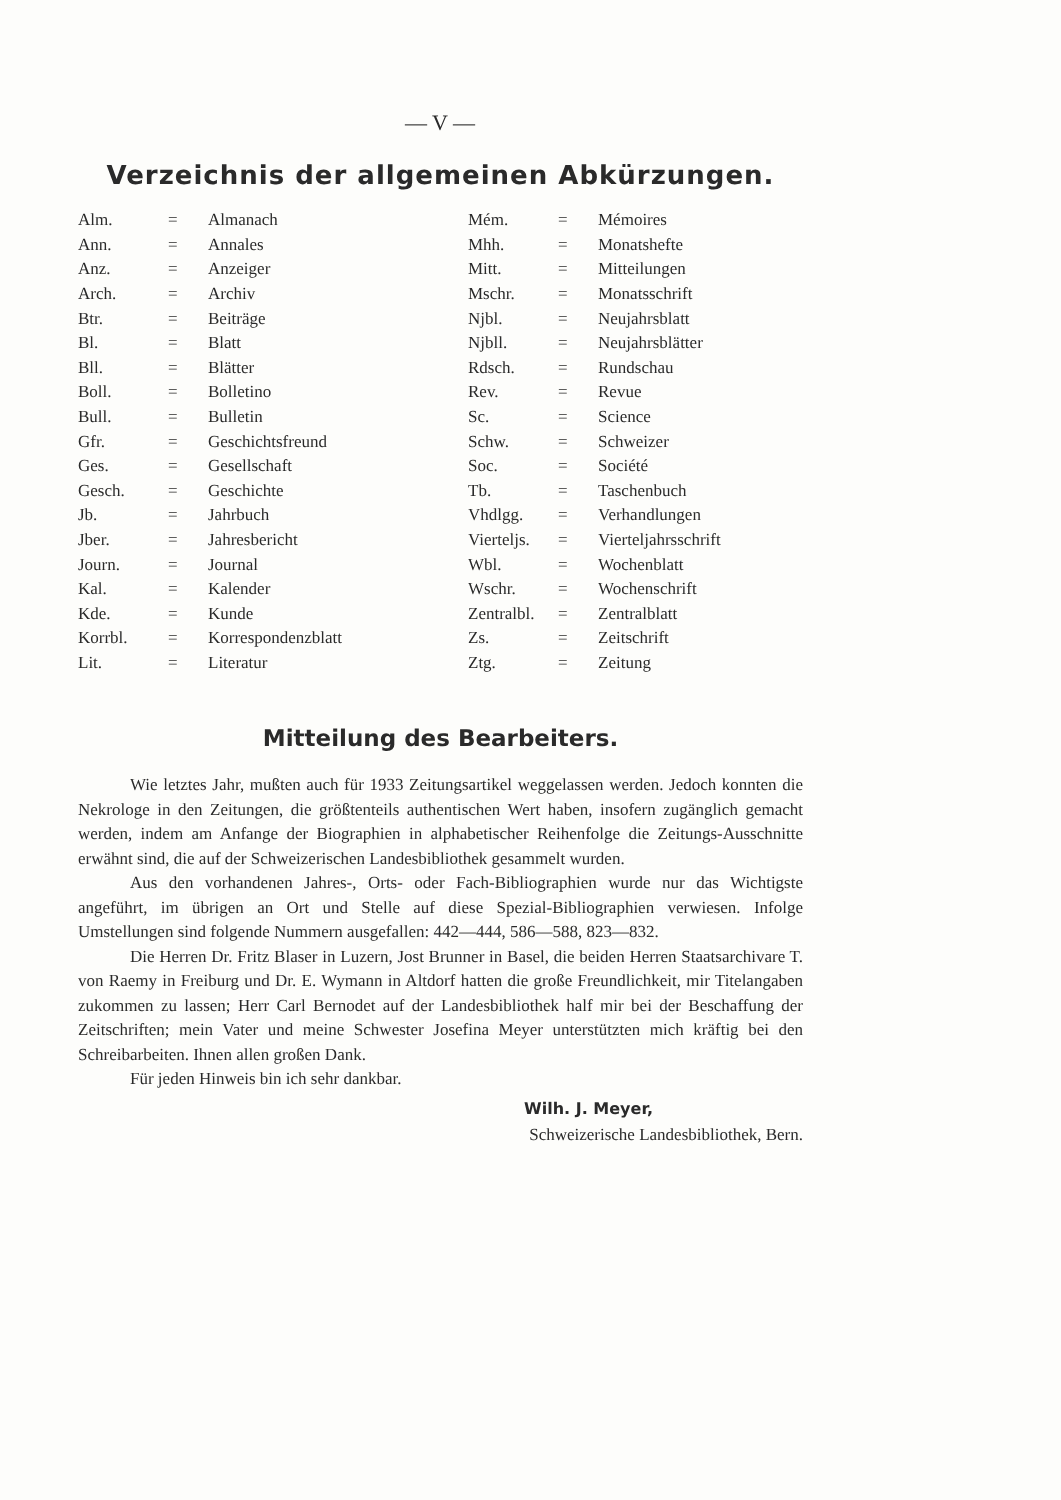— V —
Verzeichnis der allgemeinen Abkürzungen.
| Alm. | = | Almanach | Mém. | = | Mémoires |
| Ann. | = | Annales | Mhh. | = | Monatshefte |
| Anz. | = | Anzeiger | Mitt. | = | Mitteilungen |
| Arch. | = | Archiv | Mschr. | = | Monatsschrift |
| Btr. | = | Beiträge | Njbl. | = | Neujahrsblatt |
| Bl. | = | Blatt | Njbll. | = | Neujahrsblätter |
| Bll. | = | Blätter | Rdsch. | = | Rundschau |
| Boll. | = | Bolletino | Rev. | = | Revue |
| Bull. | = | Bulletin | Sc. | = | Science |
| Gfr. | = | Geschichtsfreund | Schw. | = | Schweizer |
| Ges. | = | Gesellschaft | Soc. | = | Société |
| Gesch. | = | Geschichte | Tb. | = | Taschenbuch |
| Jb. | = | Jahrbuch | Vhdlgg. | = | Verhandlungen |
| Jber. | = | Jahresbericht | Vierteljs. | = | Vierteljahrsschrift |
| Journ. | = | Journal | Wbl. | = | Wochenblatt |
| Kal. | = | Kalender | Wschr. | = | Wochenschrift |
| Kde. | = | Kunde | Zentralbl. | = | Zentralblatt |
| Korrbl. | = | Korrespondenzblatt | Zs. | = | Zeitschrift |
| Lit. | = | Literatur | Ztg. | = | Zeitung |
Mitteilung des Bearbeiters.
Wie letztes Jahr, mußten auch für 1933 Zeitungsartikel weggelassen werden. Jedoch konnten die Nekrologe in den Zeitungen, die größtenteils authentischen Wert haben, insofern zugänglich gemacht werden, indem am Anfange der Biographien in alphabetischer Reihenfolge die Zeitungs-Ausschnitte erwähnt sind, die auf der Schweizerischen Landesbibliothek gesammelt wurden.
Aus den vorhandenen Jahres-, Orts- oder Fach-Bibliographien wurde nur das Wichtigste angeführt, im übrigen an Ort und Stelle auf diese Spezial-Bibliographien verwiesen. Infolge Umstellungen sind folgende Nummern ausgefallen: 442—444, 586—588, 823—832.
Die Herren Dr. Fritz Blaser in Luzern, Jost Brunner in Basel, die beiden Herren Staatsarchivare T. von Raemy in Freiburg und Dr. E. Wymann in Altdorf hatten die große Freundlichkeit, mir Titelangaben zukommen zu lassen; Herr Carl Bernodet auf der Landesbibliothek half mir bei der Beschaffung der Zeitschriften; mein Vater und meine Schwester Josefina Meyer unterstützten mich kräftig bei den Schreibarbeiten. Ihnen allen großen Dank.
Für jeden Hinweis bin ich sehr dankbar.
Wilh. J. Meyer,
Schweizerische Landesbibliothek, Bern.